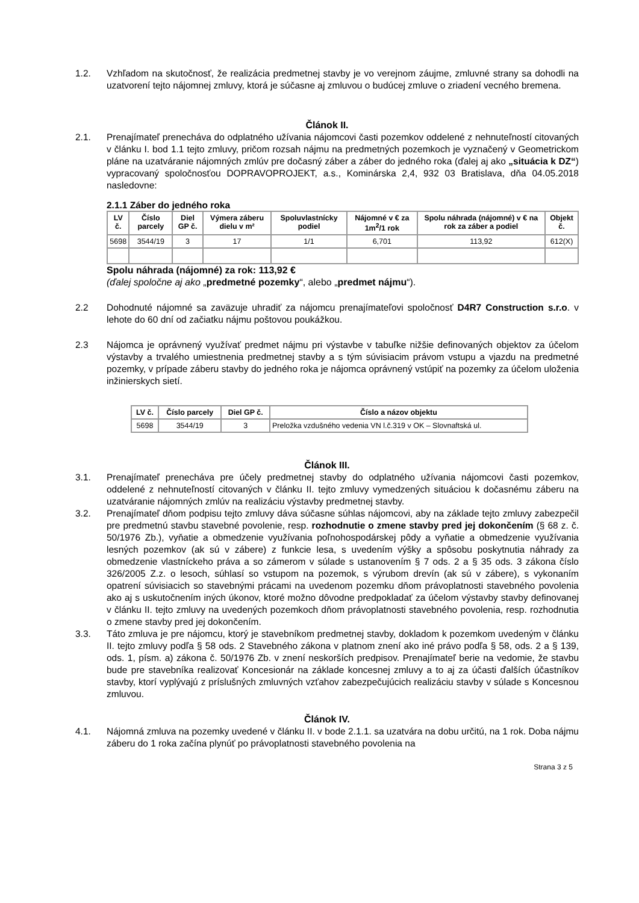1.2. Vzhľadom na skutočnosť, že realizácia predmetnej stavby je vo verejnom záujme, zmluvné strany sa dohodli na uzatvorení tejto nájomnej zmluvy, ktorá je súčasne aj zmluvou o budúcej zmluve o zriadení vecného bremena.
Článok II.
2.1. Prenajímateľ prenecháva do odplatného užívania nájomcovi časti pozemkov oddelené z nehnuteľností citovaných v článku I. bod 1.1 tejto zmluvy, pričom rozsah nájmu na predmetných pozemkoch je vyznačený v Geometrickom pláne na uzatváranie nájomných zmlúv pre dočasný záber a záber do jedného roka (ďalej aj ako „situácia k DZ“) vypracovaný spoločnosťou DOPRAVOPROJEKT, a.s., Kominárska 2,4, 932 03 Bratislava, dňa 04.05.2018 nasledovne:
2.1.1 Záber do jedného roka
| LV č. | Číslo parcely | Diel GP č. | Výmera záberu dielu v m² | Spoluvlastnícky podiel | Nájomné v € za 1m<sup>2</sup>/1 rok | Spolu náhrada (nájomné) v € na rok za záber a podiel | Objekt č. |
| --- | --- | --- | --- | --- | --- | --- | --- |
| 5698 | 3544/19 | 3 | 17 | 1/1 | 6,701 | 113,92 | 612(X) |
Spolu náhrada (nájomné) za rok: 113,92 €
(ďalej spoločne aj ako „predmetné pozemky“, alebo „predmet nájmu“).
2.2 Dohodnuté nájomné sa zaväzuje uhradiť za nájomcu prenajímateľovi spoločnosť D4R7 Construction s.r.o. v lehote do 60 dní od začiatku nájmu poštovou poukážkou.
2.3 Nájomca je oprávnený využívať predmet nájmu pri výstavbe v tabuľke nižšie definovaných objektov za účelom výstavby a trvalého umiestnenia predmetnej stavby a s tým súvisiacim právom vstupu a vjazdu na predmetné pozemky, v prípade záberu stavby do jedného roka je nájomca oprávnený vstúpiť na pozemky za účelom uloženia inžinierskych sietí.
| LV č. | Číslo parcely | Diel GP č. | Číslo a názov objektu |
| --- | --- | --- | --- |
| 5698 | 3544/19 | 3 | Preložka vzdušného vedenia VN l.č.319 v OK – Slovnaftská ul. |
Článok III.
3.1. Prenajímateľ prenecháva pre účely predmetnej stavby do odplatného užívania nájomcovi časti pozemkov, oddelené z nehnuteľností citovaných v článku II. tejto zmluvy vymedzených situáciou k dočasnému záberu na uzatváranie nájomných zmlúv na realizáciu výstavby predmetnej stavby.
3.2. Prenajímateľ dňom podpisu tejto zmluvy dáva súčasne súhlas nájomcovi, aby na základe tejto zmluvy zabezpečil pre predmetnú stavbu stavebné povolenie, resp. rozhodnutie o zmene stavby pred jej dokončením (§ 68 z. č. 50/1976 Zb.), vyňatie a obmedzenie využívania poľnohospodárskej pôdy a vyňatie a obmedzenie využívania lesných pozemkov (ak sú v zábere) z funkcie lesa, s uvedením výšky a spôsobu poskytnutia náhrady za obmedzenie vlastníckeho práva a so zámerom v súlade s ustanovením § 7 ods. 2 a § 35 ods. 3 zákona číslo 326/2005 Z.z. o lesoch, súhlasí so vstupom na pozemok, s výrubom drevín (ak sú v zábere), s vykonaním opatrení súvisiacich so stavebnými prácami na uvedenom pozemku dňom právoplatnosti stavebného povolenia ako aj s uskutočnením iných úkonov, ktoré možno dôvodne predpokladať za účelom výstavby stavby definovanej v článku II. tejto zmluvy na uvedených pozemkoch dňom právoplatnosti stavebného povolenia, resp. rozhodnutia o zmene stavby pred jej dokončením.
3.3. Táto zmluva je pre nájomcu, ktorý je stavebníkom predmetnej stavby, dokladom k pozemkom uvedeným v článku II. tejto zmluvy podľa § 58 ods. 2 Stavebného zákona v platnom znení ako iné právo podľa § 58, ods. 2 a § 139, ods. 1, písm. a) zákona č. 50/1976 Zb. v znení neskorších predpisov. Prenajímateľ berie na vedomie, že stavbu bude pre stavebníka realizovať Koncesionár na základe koncesnej zmluvy a to aj za účasti ďalších účastníkov stavby, ktorí vyplývajú z príslušných zmluvných vzťahov zabezpečujúcich realizáciu stavby v súlade s Koncesnou zmluvou.
Článok IV.
4.1. Nájomná zmluva na pozemky uvedené v článku II. v bode 2.1.1. sa uzatvára na dobu určitú, na 1 rok. Doba nájmu záberu do 1 roka začína plynúť po právoplatnosti stavebného povolenia na
Strana 3 z 5